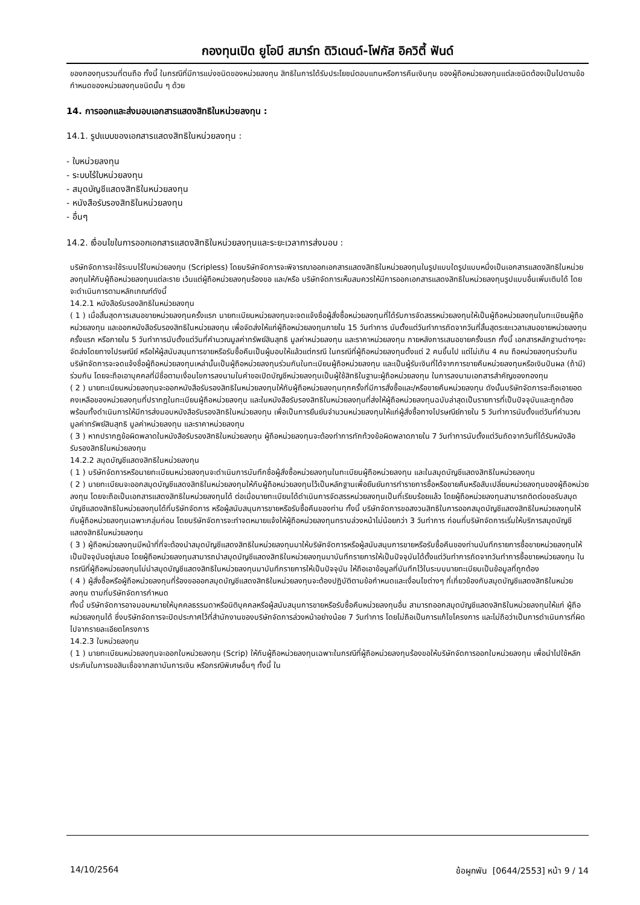กองทุนเปิด ยูโอบี สมาร์ท ดิวิเดนด์-โฟกัส อิควิตี้ ฟันด์
ของกองทุนรวมที่ตนถือ ทั้งนี้ ในกรณีที่มีการแบ่งชนิดของหน่วยลงทุน สิทธิในการได้รับประโยชน์ตอบแทนหรือการคืนเงินทุน ของผู้ถือหน่วยลงทุนแต่ละชนิดต้องเป็นไปตามข้อกำหนดของหน่วยลงทุนชนิดนั้น ๆ ด้วย
14. การออกและส่งมอบเอกสารแสดงสิทธิในหน่วยลงทุน :
14.1. รูปแบบของเอกสารแสดงสิทธิในหน่วยลงทุน :
- ใบหน่วยลงทุน
- ระบบไร้ใบหน่วยลงทุน
- สมุดบัญชีแสดงสิทธิในหน่วยลงทุน
- หนังสือรับรองสิทธิในหน่วยลงทุน
- อื่นๆ
14.2. เงื่อนไขในการออกเอกสารแสดงสิทธิในหน่วยลงทุนและระยะเวลาการส่งมอบ :
บริษัทจัดการจะใช้ระบบไร้ใบหน่วยลงทุน (Scripless) โดยบริษัทจัดการจะพิจารณาออกเอกสารแสดงสิทธิในหน่วยลงทุนในรูปแบบใดรูปแบบหนึ่งเป็นเอกสารแสดงสิทธิในหน่วยลงทุนให้กับผู้ถือหน่วยลงทุนแต่ละราย เว้นแต่ผู้ถือหน่วยลงทุนร้องขอ และ/หรือ บริษัทจัดการเห็นสมควรให้มีการออกเอกสารแสดงสิทธิในหน่วยลงทุนรูปแบบอื่นเพิ่มเติมได้ โดยจะดำเนินการตามหลักเกณฑ์ดังนี้
14.2.1 หนังสือรับรองสิทธิในหน่วยลงทุน
( 1 ) เมื่อสิ้นสุดการเสนอขายหน่วยลงทุนครั้งแรก นายทะเบียนหน่วยลงทุนจะจดแจ้งชื่อผู้สั่งซื้อหน่วยลงทุนที่ได้รับการจัดสรรหน่วยลงทุนให้เป็นผู้ถือหน่วยลงทุนในทะเบียนผู้ถือหน่วยลงทุน และออกหนังสือรับรองสิทธิในหน่วยลงทุน เพื่อจัดส่งให้แก่ผู้ถือหน่วยลงทุนภายใน 15 วันทำการ นับตั้งแต่วันทำการถัดจากวันที่สิ้นสุดระยะเวลาเสนอขายหน่วยลงทุนครั้งแรก หรือภายใน 5 วันทำการนับตั้งแต่วันที่คำนวณมูลค่าทรัพย์สินสุทธิ มูลค่าหน่วยลงทุน และราคาหน่วยลงทุน ภายหลังการเสนอขายครั้งแรก ทั้งนี้ เอกสารหลักฐานต่างๆจะจัดส่งโดยทางไปรษณีย์ หรือให้ผู้สนับสนุนการขายหรือรับซื้อคืนเป็นผู้มอบให้แล้วแต่กรณี ในกรณีที่ผู้ถือหน่วยลงทุนตั้งแต่ 2 คนขึ้นไป แต่ไม่เกิน 4 คน ถือหน่วยลงทุนร่วมกัน บริษัทจัดการจะจดแจ้งชื่อผู้ถือหน่วยลงทุนเหล่านั้นเป็นผู้ถือหน่วยลงทุนร่วมกันในทะเบียนผู้ถือหน่วยลงทุน และเป็นผู้รับเงินที่ได้จากการขายคืนหน่วยลงทุนหรือเงินปันผล (ถ้ามี) ร่วมกัน โดยจะถือเอาบุคคลที่มีชื่อตามเงื่อนไขการลงนามในคำขอเปิดบัญชีหน่วยลงทุนเป็นผู้ใช้สิทธิในฐานะผู้ถือหน่วยลงทุน ในการลงนามเอกสารสำคัญของกองทุน
( 2 ) นายทะเบียนหน่วยลงทุนจะออกหนังสือรับรองสิทธิในหน่วยลงทุนให้กับผู้ถือหน่วยลงทุนทุกครั้งที่มีการสั่งซื้อและ/หรือขายคืนหน่วยลงทุน ดังนั้นบริษัทจัดการจะถือเอายอดคงเหลือของหน่วยลงทุนที่ปรากฏในทะเบียนผู้ถือหน่วยลงทุน และในหนังสือรับรองสิทธิในหน่วยลงทุนที่ส่งให้ผู้ถือหน่วยลงทุนฉบับล่าสุดเป็นรายการที่เป็นปัจจุบันและถูกต้อง พร้อมทั้งดำเนินการให้มีการส่งมอบหนังสือรับรองสิทธิในหน่วยลงทุน เพื่อเป็นการยืนยันจำนวนหน่วยลงทุนให้แก่ผู้สั่งซื้อทางไปรษณีย์ภายใน 5 วันทำการนับตั้งแต่วันที่คำนวณมูลค่าทรัพย์สินสุทธิ มูลค่าหน่วยลงทุน และราคาหน่วยลงทุน
( 3 ) หากปรากฏข้อผิดพลาดในหนังสือรับรองสิทธิในหน่วยลงทุน ผู้ถือหน่วยลงทุนจะต้องทำการทักท้วงข้อผิดพลาดภายใน 7 วันทำการนับตั้งแต่วันถัดจากวันที่ได้รับหนังสือรับรองสิทธิในหน่วยลงทุน
14.2.2 สมุดบัญชีแสดงสิทธิในหน่วยลงทุน
( 1 ) บริษัทจัดการหรือนายทะเบียนหน่วยลงทุนจะดำเนินการบันทึกชื่อผู้สั่งซื้อหน่วยลงทุนในทะเบียนผู้ถือหน่วยลงทุน และในสมุดบัญชีแสดงสิทธิในหน่วยลงทุน
( 2 ) นายทะเบียนจะออกสมุดบัญชีแสดงสิทธิในหน่วยลงทุนให้กับผู้ถือหน่วยลงทุนไว้เป็นหลักฐานเพื่อยืนยันการทำรายการซื้อหรือขายคืนหรือสับเปลี่ยนหน่วยลงทุนของผู้ถือหน่วยลงทุน โดยจะถือเป็นเอกสารแสดงสิทธิในหน่วยลงทุนได้ ต่อเมื่อนายทะเบียนได้ดำเนินการจัดสรรหน่วยลงทุนเป็นที่เรียบร้อยแล้ว โดยผู้ถือหน่วยลงทุนสามารถติดต่อขอรับสมุดบัญชีแสดงสิทธิในหน่วยลงทุนได้ที่บริษัทจัดการ หรือผู้สนับสนุนการขายหรือรับซื้อคืนของท่าน ทั้งนี้ บริษัทจัดการขอสงวนสิทธิในการออกสมุดบัญชีแสดงสิทธิในหน่วยลงทุนให้กับผู้ถือหน่วยลงทุนเฉพาะกลุ่มก่อน โดยบริษัทจัดการจะทำจดหมายแจ้งให้ผู้ถือหน่วยลงทุนทราบล่วงหน้าไม่น้อยกว่า 3 วันทำการ ก่อนที่บริษัทจัดการเริ่มให้บริการสมุดบัญชีแสดงสิทธิในหน่วยลงทุน
( 3 ) ผู้ถือหน่วยลงทุนมีหน้าที่ที่จะต้องนำสมุดบัญชีแสดงสิทธิในหน่วยลงทุนมาให้บริษัทจัดการหรือผู้สนับสนุนการขายหรือรับซื้อคืนของท่านบันทึกรายการซื้อขายหน่วยลงทุนให้เป็นปัจจุบันอยู่เสมอ โดยผู้ถือหน่วยลงทุนสามารถนำสมุดบัญชีแสดงสิทธิในหน่วยลงทุนมาบันทึกรายการให้เป็นปัจจุบันได้ตั้งแต่วันทำการถัดจากวันทำการซื้อขายหน่วยลงทุน ในกรณีที่ผู้ถือหน่วยลงทุนไม่นำสมุดบัญชีแสดงสิทธิในหน่วยลงทุนมาบันทึกรายการให้เป็นปัจจุบัน ให้ถือเอาข้อมูลที่บันทึกไว้ในระบบนายทะเบียนเป็นข้อมูลที่ถูกต้อง
( 4 ) ผู้สั่งซื้อหรือผู้ถือหน่วยลงทุนที่ร้องขอออกสมุดบัญชีแสดงสิทธิในหน่วยลงทุนจะต้องปฏิบัติตามข้อกำหนดและเงื่อนไขต่างๆ ที่เกี่ยวข้องกับสมุดบัญชีแสดงสิทธิในหน่วยลงทุน ตามที่บริษัทจัดการกำหนด
ทั้งนี้ บริษัทจัดการอาจมอบหมายให้บุคคลธรรมดาหรือนิติบุคคลหรือผู้สนับสนุนการขายหรือรับซื้อคืนหน่วยลงทุนอื่น สามารถออกสมุดบัญชีแสดงสิทธิในหน่วยลงทุนให้แก่ ผู้ถือหน่วยลงทุนได้ ซึ่งบริษัทจัดการจะปิดประกาศไว้ที่สำนักงานของบริษัทจัดการล่วงหน้าอย่างน้อย 7 วันทำการ โดยไม่ถือเป็นการแก้ไขโครงการ และไม่ถือว่าเป็นการดำเนินการที่ผิดไปจากรายละเอียดโครงการ
14.2.3 ใบหน่วยลงทุน
( 1 ) นายทะเบียนหน่วยลงทุนจะออกใบหน่วยลงทุน (Scrip) ให้กับผู้ถือหน่วยลงทุนเฉพาะในกรณีที่ผู้ถือหน่วยลงทุนร้องขอให้บริษัทจัดการออกใบหน่วยลงทุน เพื่อนำไปใช้หลักประกันในการขอสินเชื่อจากสถาบันการเงิน หรือกรณีพิเศษอื่นๆ ทั้งนี้ ใน
14/10/2564 ข้อผูกพัน [0644/2553] หน้า 9 / 14